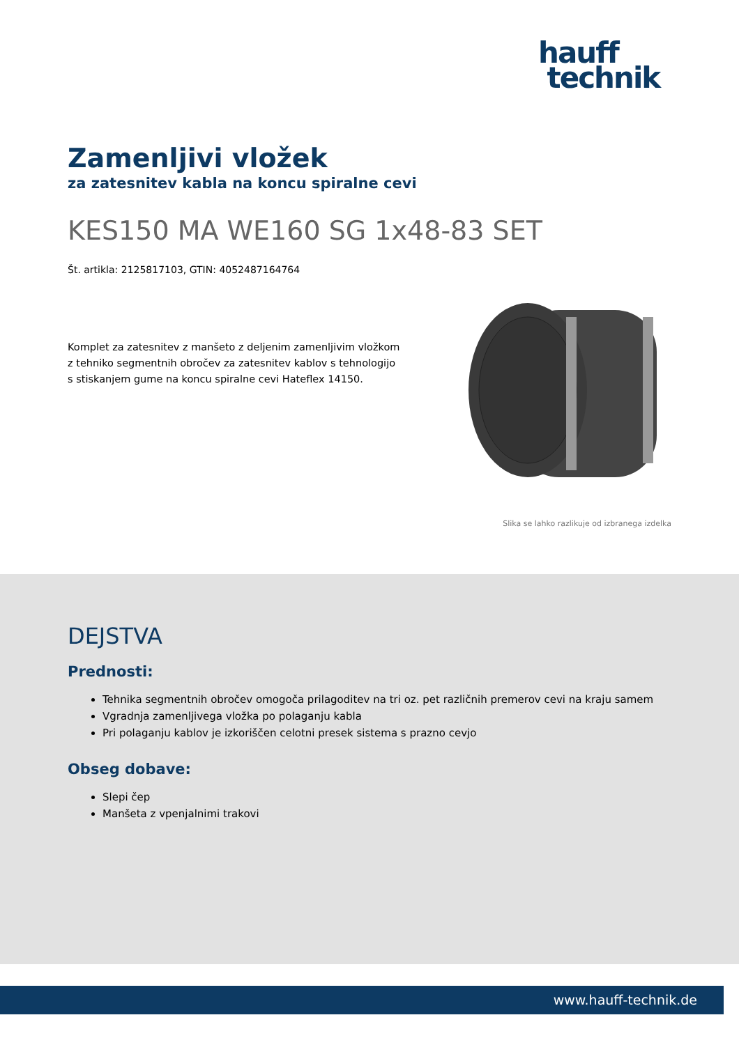hauff
technik
Zamenljivi vložek
za zatesnitev kabla na koncu spiralne cevi
KES150 MA WE160 SG 1x48-83 SET
Št. artikla: 2125817103, GTIN: 4052487164764
Komplet za zatesnitev z manšeto z deljenim zamenljivim vložkom z tehniko segmentnih obročev za zatesnitev kablov s tehnologijo s stiskanjem gume na koncu spiralne cevi Hateflex 14150.
Slika se lahko razlikuje od izbranega izdelka
DEJSTVA
Prednosti:
Tehnika segmentnih obročev omogoča prilagoditev na tri oz. pet različnih premerov cevi na kraju samem
Vgradnja zamenljivega vložka po polaganju kabla
Pri polaganju kablov je izkoriščen celotni presek sistema s prazno cevjo
Obseg dobave:
Slepi čep
Manšeta z vpenjalnimi trakovi
www.hauff-technik.de